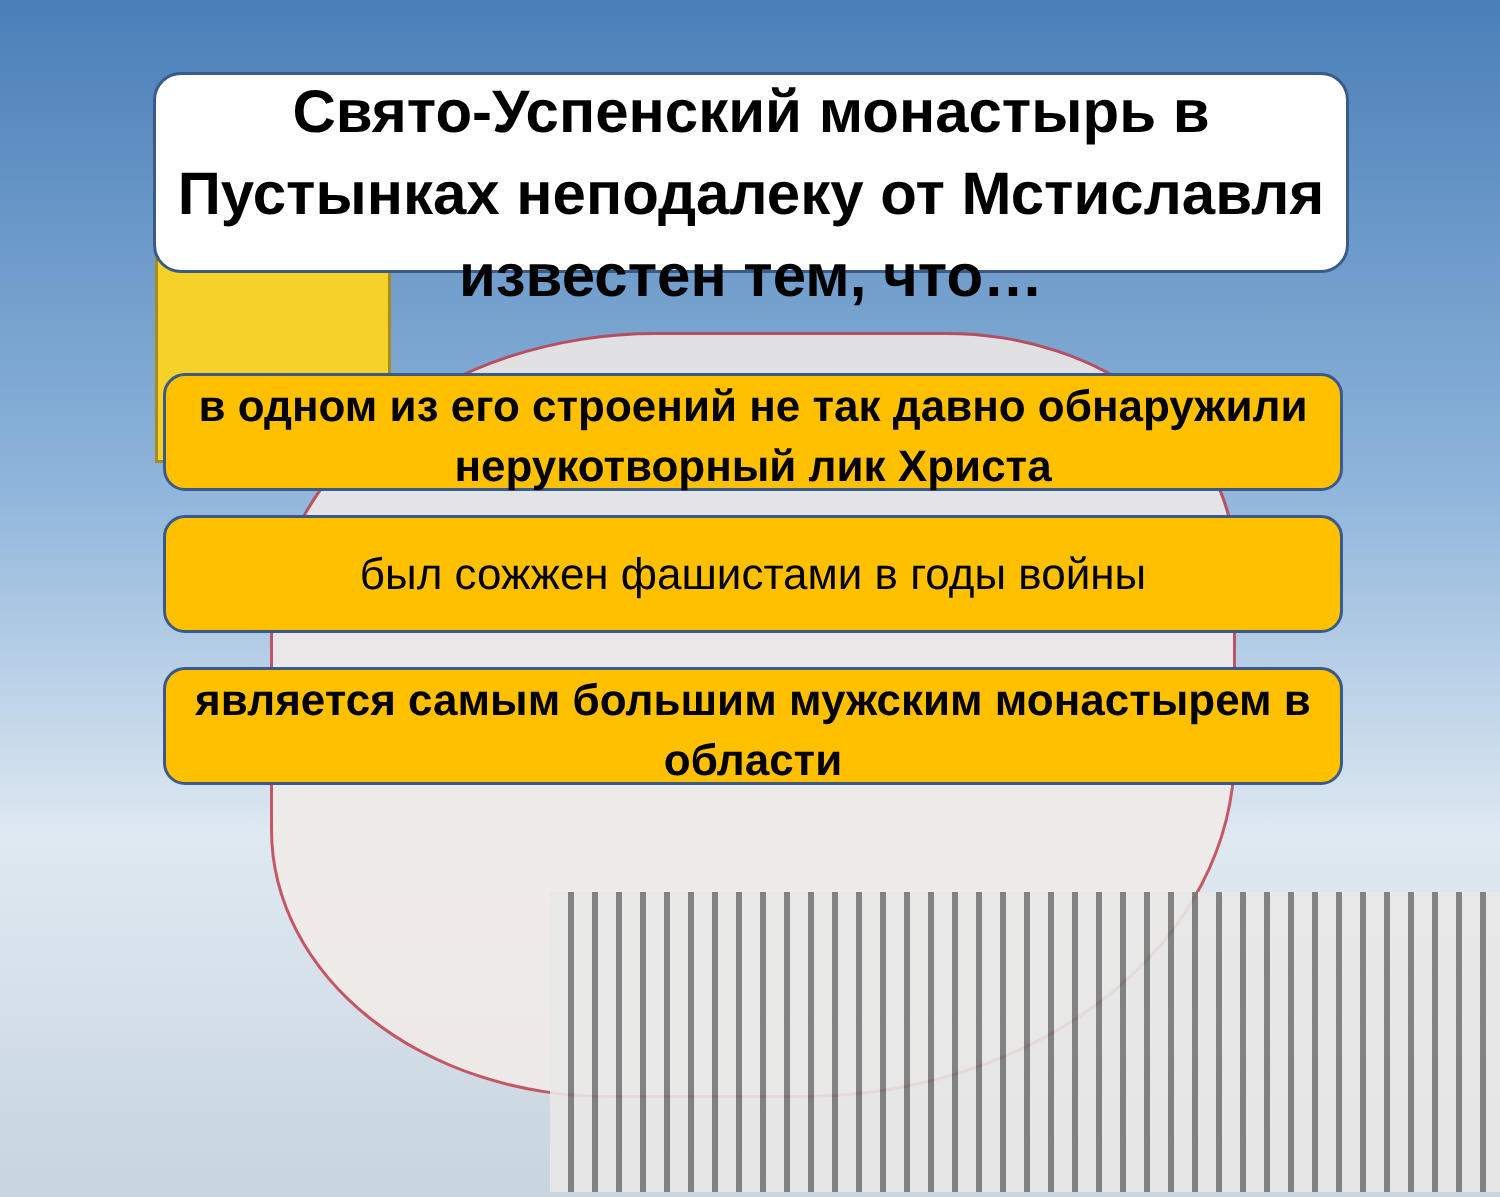Свято-Успенский монастырь в Пустынках неподалеку от Мстиславля известен тем, что…
в одном из его строений не так давно обнаружили нерукотворный лик Христа
был сожжен фашистами в годы войны
является самым большим мужским монастырем в области